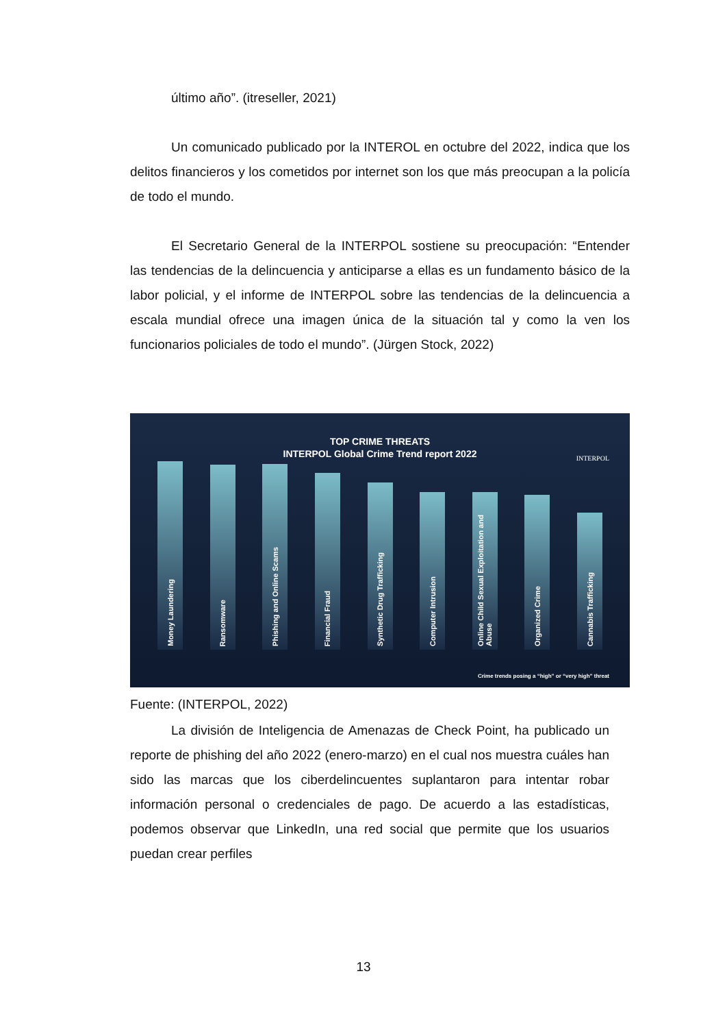último año”. (itreseller, 2021)
Un comunicado publicado por la INTEROL en octubre del 2022, indica que los delitos financieros y los cometidos por internet son los que más preocupan a la policía de todo el mundo.
El Secretario General de la INTERPOL sostiene su preocupación: “Entender las tendencias de la delincuencia y anticiparse a ellas es un fundamento básico de la labor policial, y el informe de INTERPOL sobre las tendencias de la delincuencia a escala mundial ofrece una imagen única de la situación tal y como la ven los funcionarios policiales de todo el mundo”. (Jürgen Stock, 2022)
TOP CRIME THREATS
INTERPOL Global Crime Trend report 2022
INTERPOL
Money Laundering
Ransomware
Phishing and Online Scams
Financial Fraud
Synthetic Drug Trafficking
Computer Intrusion
Online Child Sexual Exploitation and Abuse
Organized Crime
Cannabis Trafficking
Crime trends posing a “high” or “very high” threat
Fuente: (INTERPOL, 2022)
La división de Inteligencia de Amenazas de Check Point, ha publicado un reporte de phishing del año 2022 (enero-marzo) en el cual nos muestra cuáles han sido las marcas que los ciberdelincuentes suplantaron para intentar robar información personal o credenciales de pago. De acuerdo a las estadísticas, podemos observar que LinkedIn, una red social que permite que los usuarios puedan crear perfiles
13